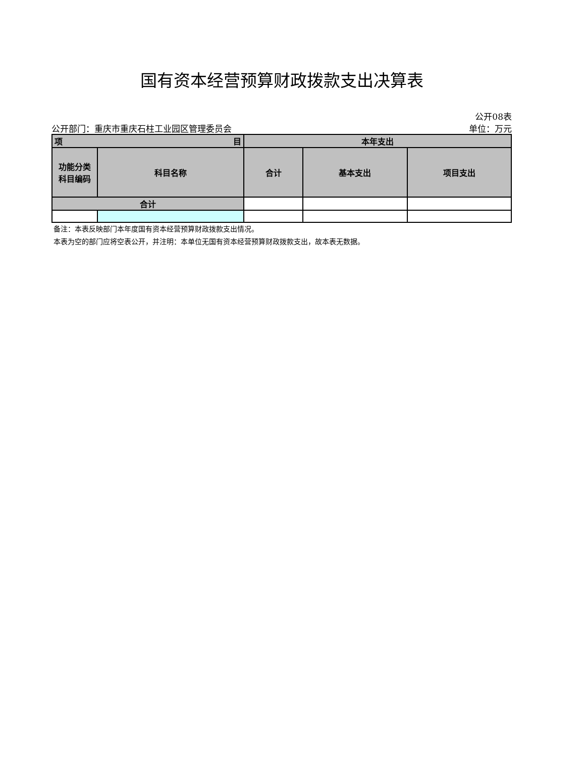国有资本经营预算财政拨款支出决算表
公开08表
公开部门：重庆市重庆石柱工业园区管理委员会 单位：万元
| 项 目 | | 本年支出 | | |
| --- | --- | --- | --- | --- |
| 功能分类 科目编码 | 科目名称 | 合计 | 基本支出 | 项目支出 |
| 合计 | | | | |
备注：本表反映部门本年度国有资本经营预算财政拨款支出情况。
本表为空的部门应将空表公开，并注明：本单位无国有资本经营预算财政拨款支出，故本表无数据。